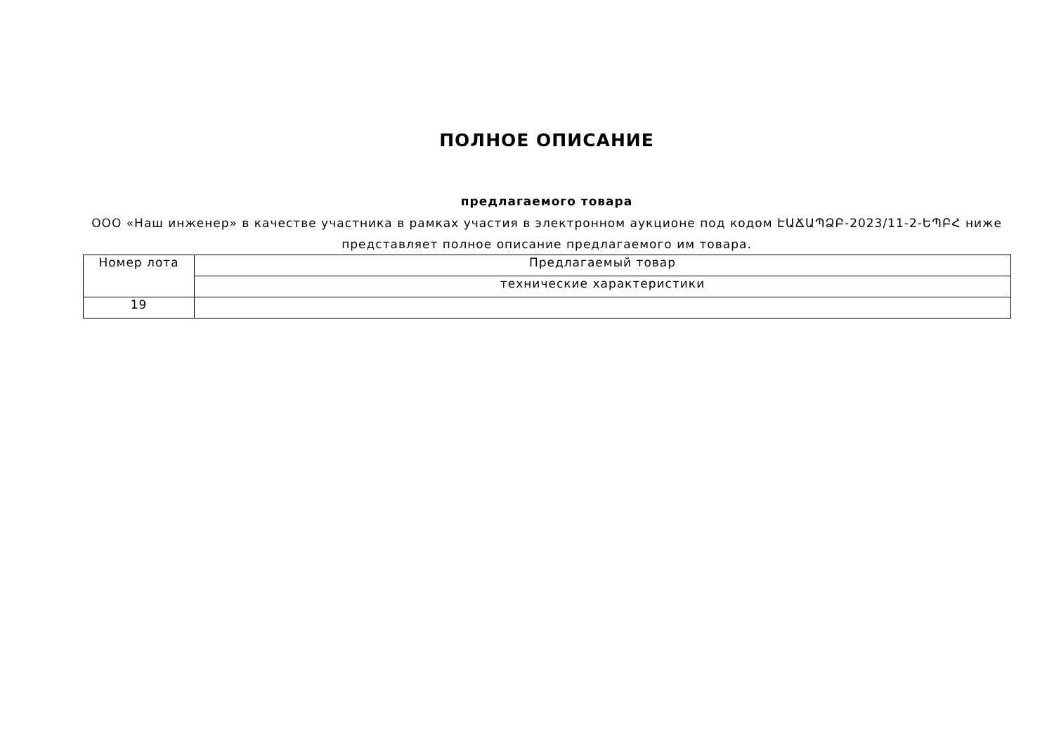ПОЛНОЕ ОПИСАНИЕ
предлагаемого товара
ООО «Наш инженер» в качестве участника в рамках участия в электронном аукционе под кодом ԷԱՃԱՊՁԲ-2023/11-2-ԵՊԲՀ ниже представляет полное описание предлагаемого им товара.
| Номер лота | Предлагаемый товар |
| | технические характеристики |
| 19 | |